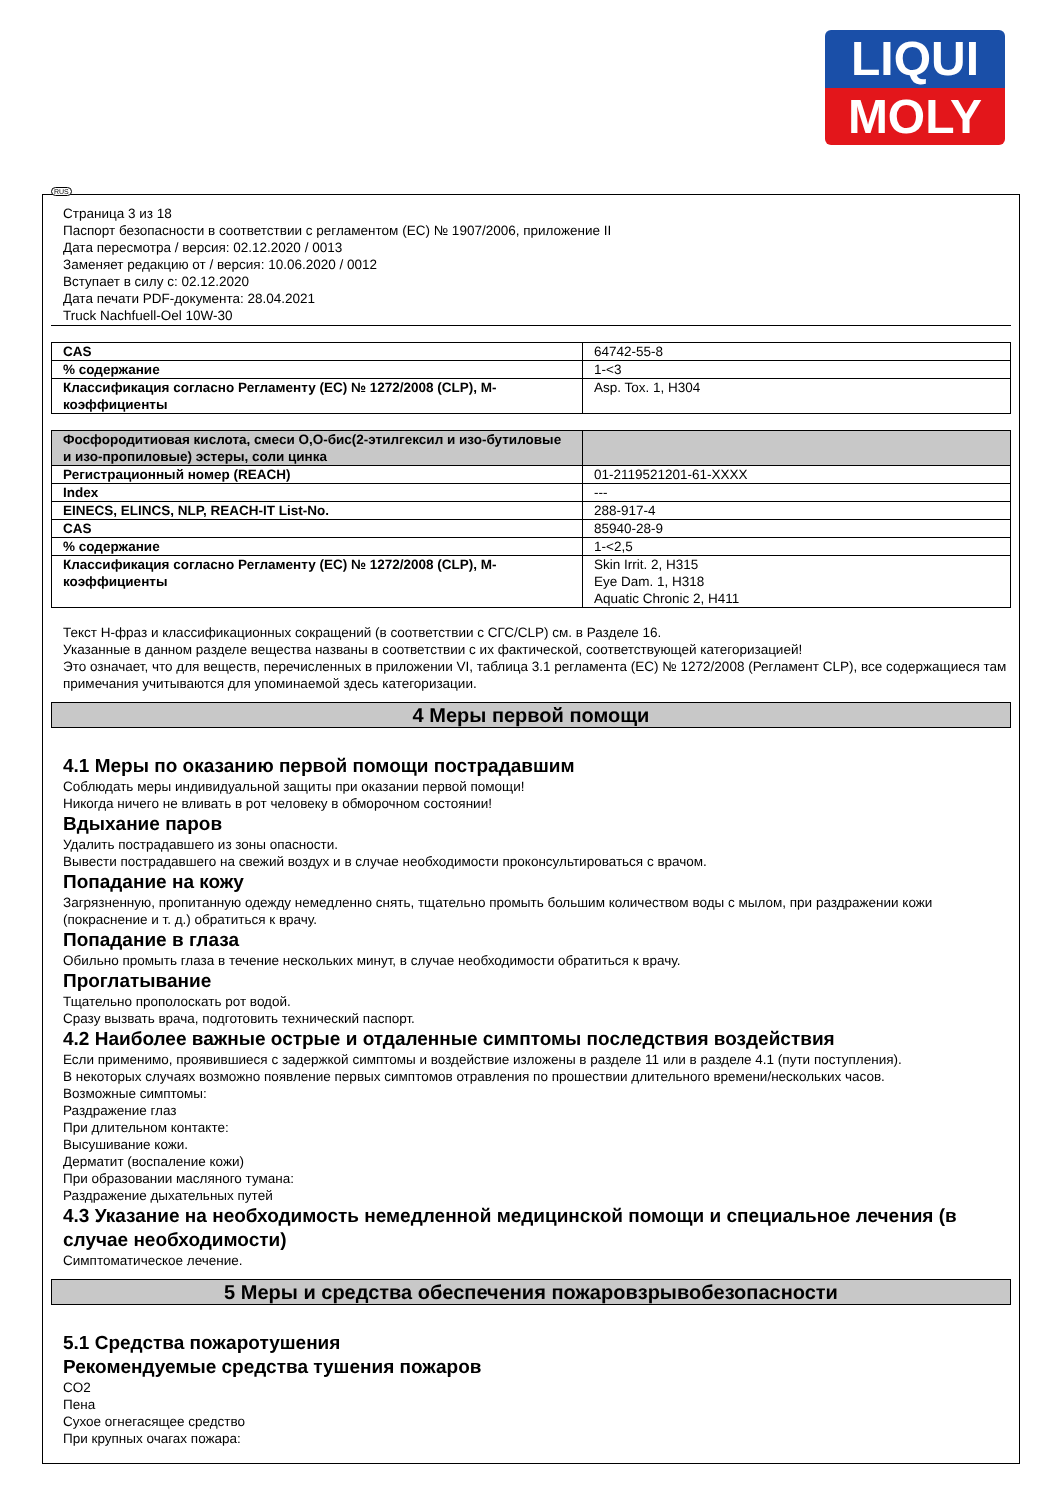LIQUI
MOLY
RUS
Страница 3 из 18
Паспорт безопасности в соответствии с регламентом (ЕС) № 1907/2006, приложение II
Дата пересмотра / версия: 02.12.2020 / 0013
Заменяет редакцию от / версия: 10.06.2020 / 0012
Вступает в силу с: 02.12.2020
Дата печати PDF-документа: 28.04.2021
Truck Nachfuell-Oel 10W-30
| CAS | 64742-55-8 |
| % содержание | 1-<3 |
| Классификация согласно Регламенту (ЕС) № 1272/2008 (CLP), М-коэффициенты | Asp. Tox. 1, H304 |
| Фосфородитиовая кислота, смеси O,O-бис(2-этилгексил и изо-бутиловые и изо-пропиловые) эстеры, соли цинка | |
| Регистрационный номер (REACH) | 01-2119521201-61-XXXX |
| Index | --- |
| EINECS, ELINCS, NLP, REACH-IT List-No. | 288-917-4 |
| CAS | 85940-28-9 |
| % содержание | 1-<2,5 |
| Классификация согласно Регламенту (ЕС) № 1272/2008 (CLP), М-коэффициенты | Skin Irrit. 2, H315 Eye Dam. 1, H318 Aquatic Chronic 2, H411 |
Текст H-фраз и классификационных сокращений (в соответствии с СГС/CLP) см. в Разделе 16.
Указанные в данном разделе вещества названы в соответствии с их фактической, соответствующей категоризацией!
Это означает, что для веществ, перечисленных в приложении VI, таблица 3.1 регламента (ЕС) № 1272/2008 (Регламент CLP), все содержащиеся там примечания учитываются для упоминаемой здесь категоризации.
4 Меры первой помощи
4.1 Меры по оказанию первой помощи пострадавшим
Соблюдать меры индивидуальной защиты при оказании первой помощи!
Никогда ничего не вливать в рот человеку в обморочном состоянии!
Вдыхание паров
Удалить пострадавшего из зоны опасности.
Вывести пострадавшего на свежий воздух и в случае необходимости проконсультироваться с врачом.
Попадание на кожу
Загрязненную, пропитанную одежду немедленно снять, тщательно промыть большим количеством воды с мылом, при раздражении кожи (покраснение и т. д.) обратиться к врачу.
Попадание в глаза
Обильно промыть глаза в течение нескольких минут, в случае необходимости обратиться к врачу.
Проглатывание
Тщательно прополоскать рот водой.
Сразу вызвать врача, подготовить технический паспорт.
4.2 Наиболее важные острые и отдаленные симптомы последствия воздействия
Если применимо, проявившиеся с задержкой симптомы и воздействие изложены в разделе 11 или в разделе 4.1 (пути поступления).
В некоторых случаях возможно появление первых симптомов отравления по прошествии длительного времени/нескольких часов.
Возможные симптомы:
Раздражение глаз
При длительном контакте:
Высушивание кожи.
Дерматит (воспаление кожи)
При образовании масляного тумана:
Раздражение дыхательных путей
4.3 Указание на необходимость немедленной медицинской помощи и специальное лечения (в случае необходимости)
Симптоматическое лечение.
5 Меры и средства обеспечения пожаровзрывобезопасности
5.1 Средства пожаротушения
Рекомендуемые средства тушения пожаров
CO2
Пена
Сухое огнегасящее средство
При крупных очагах пожара: